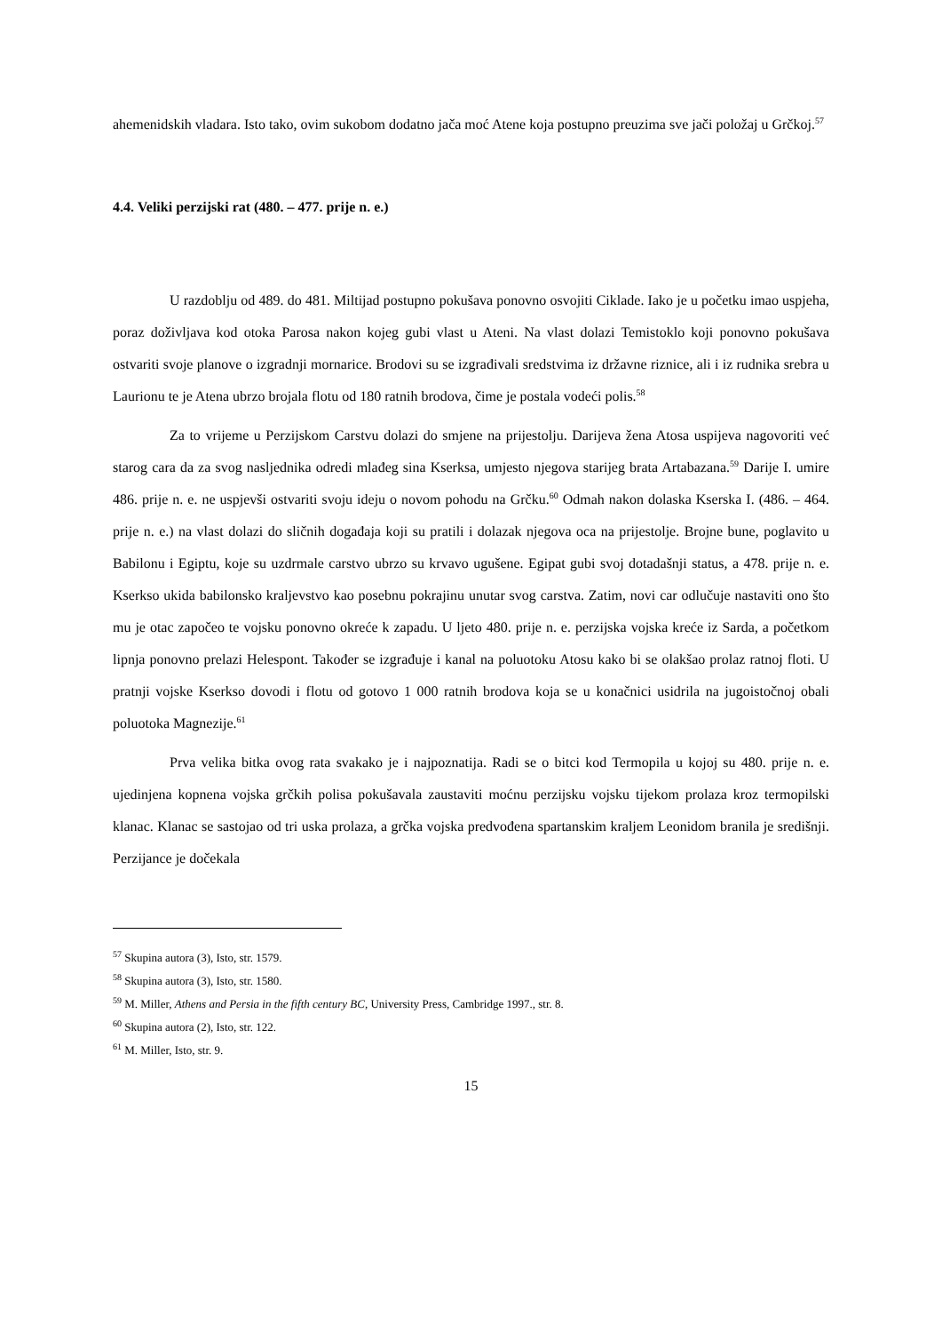ahemenidskih vladara. Isto tako, ovim sukobom dodatno jača moć Atene koja postupno preuzima sve jači položaj u Grčkoj.<sup>57</sup>
4.4. Veliki perzijski rat (480. – 477. prije n. e.)
U razdoblju od 489. do 481. Miltijad postupno pokušava ponovno osvojiti Ciklade. Iako je u početku imao uspjeha, poraz doživljava kod otoka Parosa nakon kojeg gubi vlast u Ateni. Na vlast dolazi Temistoklo koji ponovno pokušava ostvariti svoje planove o izgradnji mornarice. Brodovi su se izgrađivali sredstvima iz državne riznice, ali i iz rudnika srebra u Laurionu te je Atena ubrzo brojala flotu od 180 ratnih brodova, čime je postala vodeći polis.<sup>58</sup>
Za to vrijeme u Perzijskom Carstvu dolazi do smjene na prijestolju. Darijeva žena Atosa uspijeva nagovoriti već starog cara da za svog nasljednika odredi mlađeg sina Kserksa, umjesto njegova starijeg brata Artabazana.<sup>59</sup> Darije I. umire 486. prije n. e. ne uspjevši ostvariti svoju ideju o novom pohodu na Grčku.<sup>60</sup> Odmah nakon dolaska Kserska I. (486. – 464. prije n. e.) na vlast dolazi do sličnih događaja koji su pratili i dolazak njegova oca na prijestolje. Brojne bune, poglavito u Babilonu i Egiptu, koje su uzdrmale carstvo ubrzo su krvavo ugušene. Egipat gubi svoj dotadašnji status, a 478. prije n. e. Kserkso ukida babilonsko kraljevstvo kao posebnu pokrajinu unutar svog carstva. Zatim, novi car odlučuje nastaviti ono što mu je otac započeo te vojsku ponovno okreće k zapadu. U ljeto 480. prije n. e. perzijska vojska kreće iz Sarda, a početkom lipnja ponovno prelazi Helespont. Također se izgrađuje i kanal na poluotoku Atosu kako bi se olakšao prolaz ratnoj floti. U pratnji vojske Kserkso dovodi i flotu od gotovo 1 000 ratnih brodova koja se u konačnici usidrila na jugoistočnoj obali poluotoka Magnezije.<sup>61</sup>
Prva velika bitka ovog rata svakako je i najpoznatija. Radi se o bitci kod Termopila u kojoj su 480. prije n. e. ujedinjena kopnena vojska grčkih polisa pokušavala zaustaviti moćnu perzijsku vojsku tijekom prolaza kroz termopilski klanac. Klanac se sastojao od tri uska prolaza, a grčka vojska predvođena spartanskim kraljem Leonidom branila je središnji. Perzijance je dočekala
<sup>57</sup> Skupina autora (3), Isto, str. 1579.
<sup>58</sup> Skupina autora (3), Isto, str. 1580.
<sup>59</sup> M. Miller, Athens and Persia in the fifth century BC, University Press, Cambridge 1997., str. 8.
<sup>60</sup> Skupina autora (2), Isto, str. 122.
<sup>61</sup> M. Miller, Isto, str. 9.
15